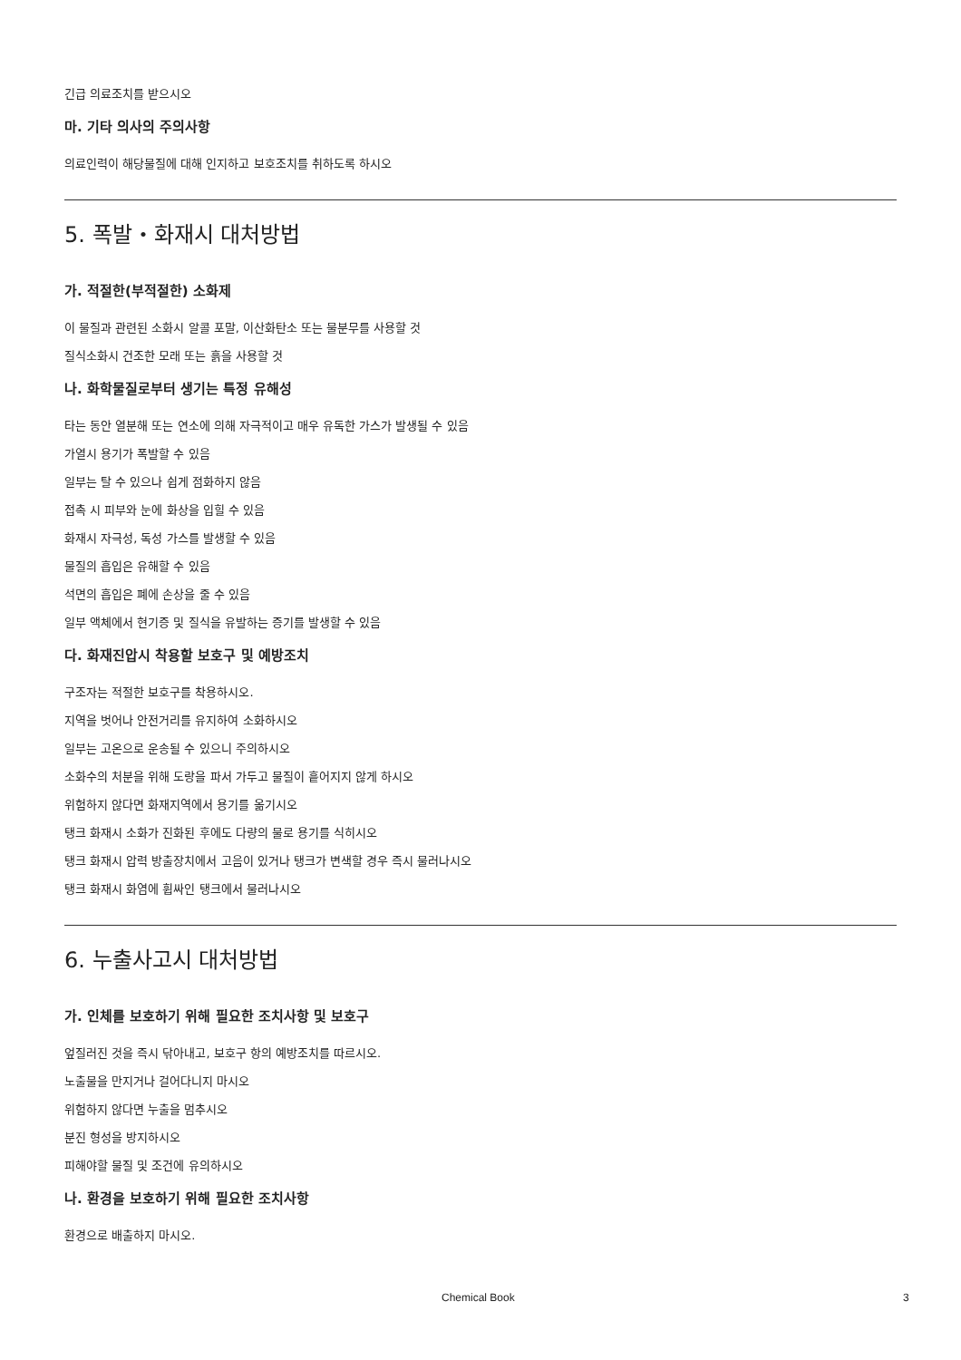긴급 의료조치를 받으시오
마. 기타 의사의 주의사항
의료인력이 해당물질에 대해 인지하고 보호조치를 취하도록 하시오
5. 폭발・화재시 대처방법
가. 적절한(부적절한) 소화제
이 물질과 관련된 소화시 알콜 포말, 이산화탄소 또는 물분무를 사용할 것
질식소화시 건조한 모래 또는 흙을 사용할 것
나. 화학물질로부터 생기는 특정 유해성
타는 동안 열분해 또는 연소에 의해 자극적이고 매우 유독한 가스가 발생될 수 있음
가열시 용기가 폭발할 수 있음
일부는 탈 수 있으나 쉽게 점화하지 않음
접촉 시 피부와 눈에 화상을 입힐 수 있음
화재시 자극성, 독성 가스를 발생할 수 있음
물질의 흡입은 유해할 수 있음
석면의 흡입은 폐에 손상을 줄 수 있음
일부 액체에서 현기증 및 질식을 유발하는 증기를 발생할 수 있음
다. 화재진압시 착용할 보호구 및 예방조치
구조자는 적절한 보호구를 착용하시오.
지역을 벗어나 안전거리를 유지하여 소화하시오
일부는 고온으로 운송될 수 있으니 주의하시오
소화수의 처분을 위해 도랑을 파서 가두고 물질이 흩어지지 않게 하시오
위험하지 않다면 화재지역에서 용기를 옮기시오
탱크 화재시 소화가 진화된 후에도 다량의 물로 용기를 식히시오
탱크 화재시 압력 방출장치에서 고음이 있거나 탱크가 변색할 경우 즉시 물러나시오
탱크 화재시 화염에 휩싸인 탱크에서 물러나시오
6. 누출사고시 대처방법
가. 인체를 보호하기 위해 필요한 조치사항 및 보호구
엎질러진 것을 즉시 닦아내고, 보호구 항의 예방조치를 따르시오.
노출물을 만지거나 걸어다니지 마시오
위험하지 않다면 누출을 멈추시오
분진 형성을 방지하시오
피해야할 물질 및 조건에 유의하시오
나. 환경을 보호하기 위해 필요한 조치사항
환경으로 배출하지 마시오.
Chemical Book 3